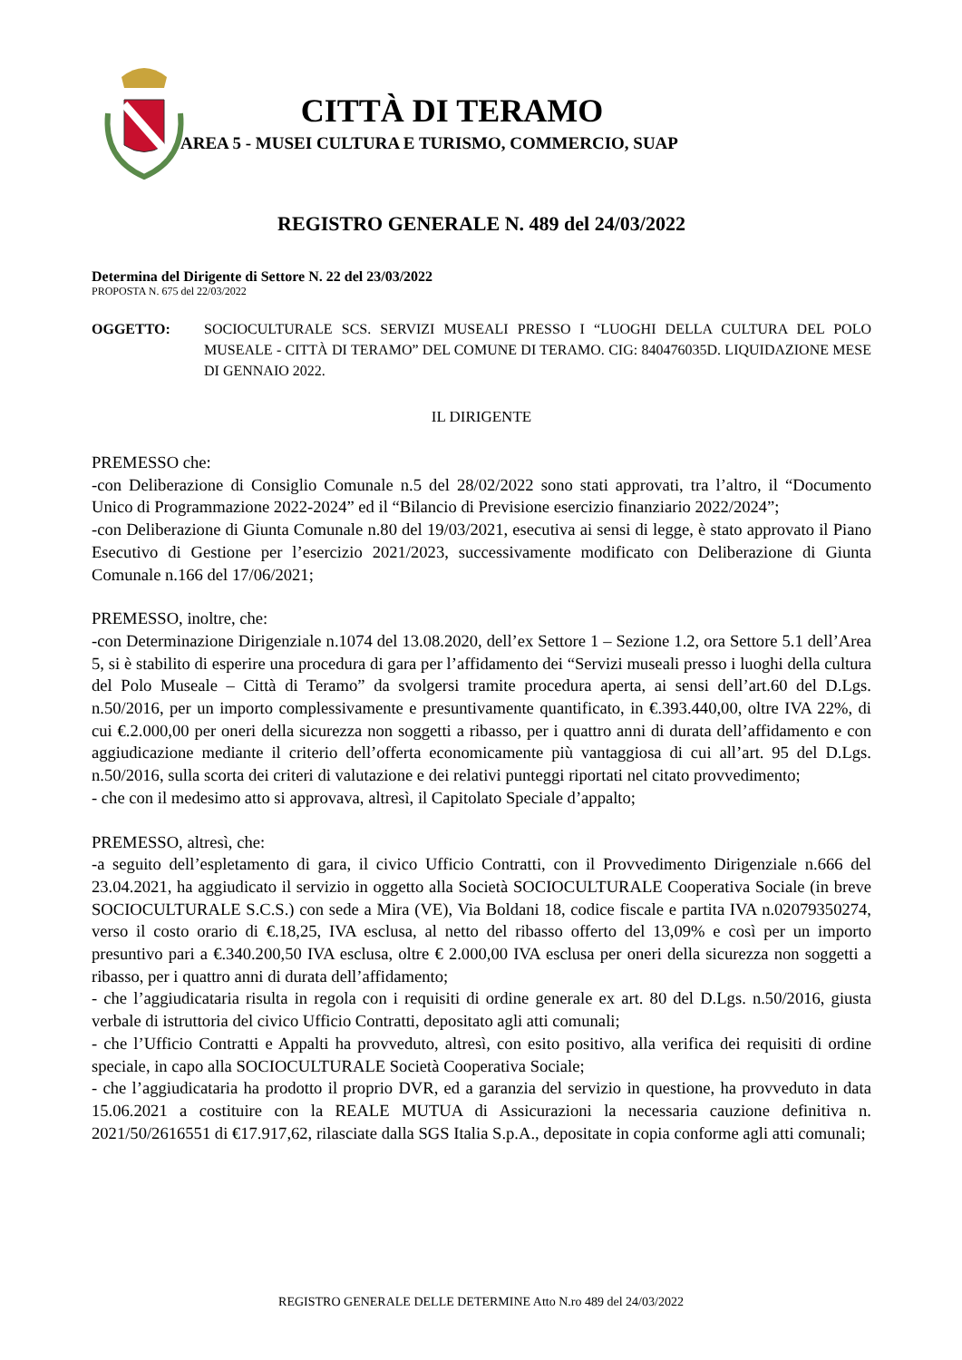CITTÀ DI TERAMO
AREA 5 - MUSEI CULTURA E TURISMO, COMMERCIO, SUAP
REGISTRO GENERALE N. 489 del 24/03/2022
Determina del Dirigente di Settore N. 22 del 23/03/2022
PROPOSTA N. 675 del 22/03/2022
OGGETTO: SOCIOCULTURALE SCS. SERVIZI MUSEALI PRESSO I “LUOGHI DELLA CULTURA DEL POLO MUSEALE - CITTÀ DI TERAMO” DEL COMUNE DI TERAMO. CIG: 840476035D. LIQUIDAZIONE MESE DI GENNAIO 2022.
IL DIRIGENTE
PREMESSO che:
-con Deliberazione di Consiglio Comunale n.5 del 28/02/2022 sono stati approvati, tra l’altro, il “Documento Unico di Programmazione 2022-2024” ed il “Bilancio di Previsione esercizio finanziario 2022/2024”;
-con Deliberazione di Giunta Comunale n.80 del 19/03/2021, esecutiva ai sensi di legge, è stato approvato il Piano Esecutivo di Gestione per l’esercizio 2021/2023, successivamente modificato con Deliberazione di Giunta Comunale n.166 del 17/06/2021;
PREMESSO, inoltre, che:
-con Determinazione Dirigenziale n.1074 del 13.08.2020, dell’ex Settore 1 – Sezione 1.2, ora Settore 5.1 dell’Area 5, si è stabilito di esperire una procedura di gara per l’affidamento dei “Servizi museali presso i luoghi della cultura del Polo Museale – Città di Teramo” da svolgersi tramite procedura aperta, ai sensi dell’art.60 del D.Lgs. n.50/2016, per un importo complessivamente e presuntivamente quantificato, in €.393.440,00, oltre IVA 22%, di cui €.2.000,00 per oneri della sicurezza non soggetti a ribasso, per i quattro anni di durata dell’affidamento e con aggiudicazione mediante il criterio dell’offerta economicamente più vantaggiosa di cui all’art. 95 del D.Lgs. n.50/2016, sulla scorta dei criteri di valutazione e dei relativi punteggi riportati nel citato provvedimento;
- che con il medesimo atto si approvava, altresì, il Capitolato Speciale d’appalto;
PREMESSO, altresì, che:
-a seguito dell’espletamento di gara, il civico Ufficio Contratti, con il Provvedimento Dirigenziale n.666 del 23.04.2021, ha aggiudicato il servizio in oggetto alla Società SOCIOCULTURALE Cooperativa Sociale (in breve SOCIOCULTURALE S.C.S.) con sede a Mira (VE), Via Boldani 18, codice fiscale e partita IVA n.02079350274, verso il costo orario di €.18,25, IVA esclusa, al netto del ribasso offerto del 13,09% e così per un importo presuntivo pari a €.340.200,50 IVA esclusa, oltre € 2.000,00 IVA esclusa per oneri della sicurezza non soggetti a ribasso, per i quattro anni di durata dell’affidamento;
- che l’aggiudicataria risulta in regola con i requisiti di ordine generale ex art. 80 del D.Lgs. n.50/2016, giusta verbale di istruttoria del civico Ufficio Contratti, depositato agli atti comunali;
- che l’Ufficio Contratti e Appalti ha provveduto, altresì, con esito positivo, alla verifica dei requisiti di ordine speciale, in capo alla SOCIOCULTURALE Società Cooperativa Sociale;
- che l’aggiudicataria ha prodotto il proprio DVR, ed a garanzia del servizio in questione, ha provveduto in data 15.06.2021 a costituire con la REALE MUTUA di Assicurazioni la necessaria cauzione definitiva n. 2021/50/2616551 di €17.917,62, rilasciate dalla SGS Italia S.p.A., depositate in copia conforme agli atti comunali;
REGISTRO GENERALE DELLE DETERMINE Atto N.ro 489 del 24/03/2022